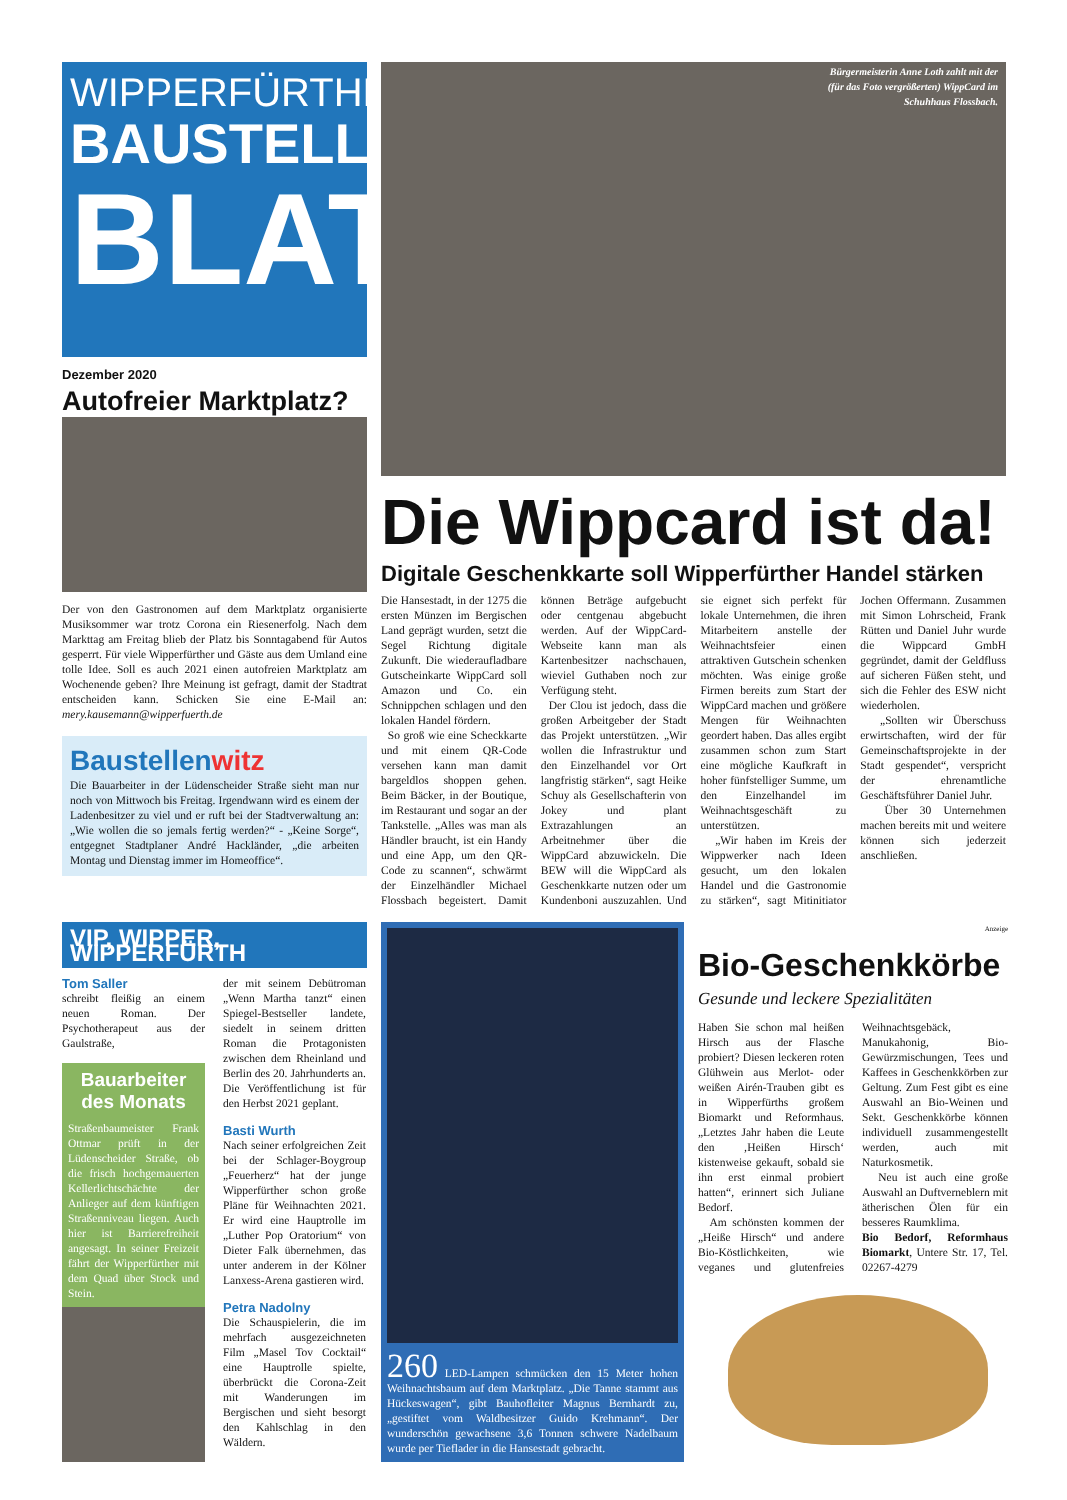WIPPERFÜRTHER
BAUSTELLEN
BLATT
Dezember 2020
Autofreier Marktplatz?
Der von den Gastronomen auf dem Marktplatz organisierte Musiksommer war trotz Corona ein Riesenerfolg. Nach dem Markttag am Freitag blieb der Platz bis Sonntagabend für Autos gesperrt. Für viele Wipperfürther und Gäste aus dem Umland eine tolle Idee. Soll es auch 2021 einen autofreien Marktplatz am Wochenende geben? Ihre Meinung ist gefragt, damit der Stadtrat entscheiden kann. Schicken Sie eine E-Mail an: mery.kausemann@wipperfuerth.de
Baustellenwitz
Die Bauarbeiter in der Lüdenscheider Straße sieht man nur noch von Mittwoch bis Freitag. Irgendwann wird es einem der Ladenbesitzer zu viel und er ruft bei der Stadtverwaltung an: „Wie wollen die so jemals fertig werden?“ - „Keine Sorge“, entgegnet Stadtplaner André Hackländer, „die arbeiten Montag und Dienstag immer im Homeoffice“.
Bürgermeisterin Anne Loth zahlt mit der
(für das Foto vergrößerten) WippCard im
Schuhhaus Flossbach.
Die Wippcard ist da!
Digitale Geschenkkarte soll Wipperfürther Handel stärken
Die Hansestadt, in der 1275 die ersten Münzen im Bergischen Land geprägt wurden, setzt die Segel Richtung digitale Zukunft. Die wiederaufladbare Gutscheinkarte WippCard soll Amazon und Co. ein Schnippchen schlagen und den lokalen Handel fördern.
So groß wie eine Scheckkarte und mit einem QR-Code versehen kann man damit bargeldlos shoppen gehen. Beim Bäcker, in der Boutique, im Restaurant und sogar an der Tankstelle. „Alles was man als Händler braucht, ist ein Handy und eine App, um den QR-Code zu scannen“, schwärmt der Einzelhändler Michael Flossbach begeistert. Damit können Beträge aufgebucht oder centgenau abgebucht werden. Auf der WippCard-Webseite kann man als Kartenbesitzer nachschauen, wieviel Guthaben noch zur Verfügung steht.
Der Clou ist jedoch, dass die großen Arbeitgeber der Stadt das Projekt unterstützen. „Wir wollen die Infrastruktur und den Einzelhandel vor Ort langfristig stärken“, sagt Heike Schuy als Gesellschafterin von Jokey und plant Extrazahlungen an Arbeitnehmer über die WippCard abzuwickeln. Die BEW will die WippCard als Geschenkkarte nutzen oder um Kundenboni auszuzahlen. Und sie eignet sich perfekt für lokale Unternehmen, die ihren Mitarbeitern anstelle der Weihnachtsfeier einen attraktiven Gutschein schenken möchten. Was einige große Firmen bereits zum Start der WippCard machen und größere Mengen für Weihnachten geordert haben. Das alles ergibt zusammen schon zum Start eine mögliche Kaufkraft in hoher fünfstelliger Summe, um den Einzelhandel im Weihnachtsgeschäft zu unterstützen.
„Wir haben im Kreis der Wippwerker nach Ideen gesucht, um den lokalen Handel und die Gastronomie zu stärken“, sagt Mitinitiator Jochen Offermann. Zusammen mit Simon Lohrscheid, Frank Rütten und Daniel Juhr wurde die Wippcard GmbH gegründet, damit der Geldfluss auf sicheren Füßen steht, und sich die Fehler des ESW nicht wiederholen.
„Sollten wir Überschuss erwirtschaften, wird der für Gemeinschaftsprojekte in der Stadt gespendet“, verspricht der ehrenamtliche Geschäftsführer Daniel Juhr.
Über 30 Unternehmen machen bereits mit und weitere können sich jederzeit anschließen.
VIP, WIPPER, WIPPERFÜRTH
Tom Saller
schreibt fleißig an einem neuen Roman. Der Psychotherapeut aus der Gaulstraße,
Bauarbeiter des Monats
Straßenbaumeister Frank Ottmar prüft in der Lüdenscheider Straße, ob die frisch hochgemauerten Kellerlichtschächte der Anlieger auf dem künftigen Straßenniveau liegen. Auch hier ist Barrierefreiheit angesagt. In seiner Freizeit fährt der Wipperfürther mit dem Quad über Stock und Stein.
der mit seinem Debütroman „Wenn Martha tanzt“ einen Spiegel-Bestseller landete, siedelt in seinem dritten Roman die Protagonisten zwischen dem Rheinland und Berlin des 20. Jahrhunderts an. Die Veröffentlichung ist für den Herbst 2021 geplant.
Basti Wurth
Nach seiner erfolgreichen Zeit bei der Schlager-Boygroup „Feuerherz“ hat der junge Wipperfürther schon große Pläne für Weihnachten 2021. Er wird eine Hauptrolle im „Luther Pop Oratorium“ von Dieter Falk übernehmen, das unter anderem in der Kölner Lanxess-Arena gastieren wird.
Petra Nadolny
Die Schauspielerin, die im mehrfach ausgezeichneten Film „Masel Tov Cocktail“ eine Hauptrolle spielte, überbrückt die Corona-Zeit mit Wanderungen im Bergischen und sieht besorgt den Kahlschlag in den Wäldern.
260 LED-Lampen schmücken den 15 Meter hohen Weihnachtsbaum auf dem Marktplatz. „Die Tanne stammt aus Hückeswagen“, gibt Bauhofleiter Magnus Bernhardt zu, „gestiftet vom Waldbesitzer Guido Krehmann“. Der wunderschön gewachsene 3,6 Tonnen schwere Nadelbaum wurde per Tieflader in die Hansestadt gebracht.
Anzeige
Bio-Geschenkkörbe
Gesunde und leckere Spezialitäten
Haben Sie schon mal heißen Hirsch aus der Flasche probiert? Diesen leckeren roten Glühwein aus Merlot- oder weißen Airén-Trauben gibt es in Wipperfürths großem Biomarkt und Reformhaus. „Letztes Jahr haben die Leute den ‚Heißen Hirsch‘ kistenweise gekauft, sobald sie ihn erst einmal probiert hatten“, erinnert sich Juliane Bedorf.
Am schönsten kommen der „Heiße Hirsch“ und andere Bio-Köstlichkeiten, wie veganes und glutenfreies Weihnachtsgebäck, Manukahonig, Bio-Gewürzmischungen, Tees und Kaffees in Geschenkkörben zur Geltung. Zum Fest gibt es eine Auswahl an Bio-Weinen und Sekt. Geschenkkörbe können individuell zusammengestellt werden, auch mit Naturkosmetik.
Neu ist auch eine große Auswahl an Duftverneblern mit ätherischen Ölen für ein besseres Raumklima.
Bio Bedorf, Reformhaus Biomarkt, Untere Str. 17, Tel. 02267-4279